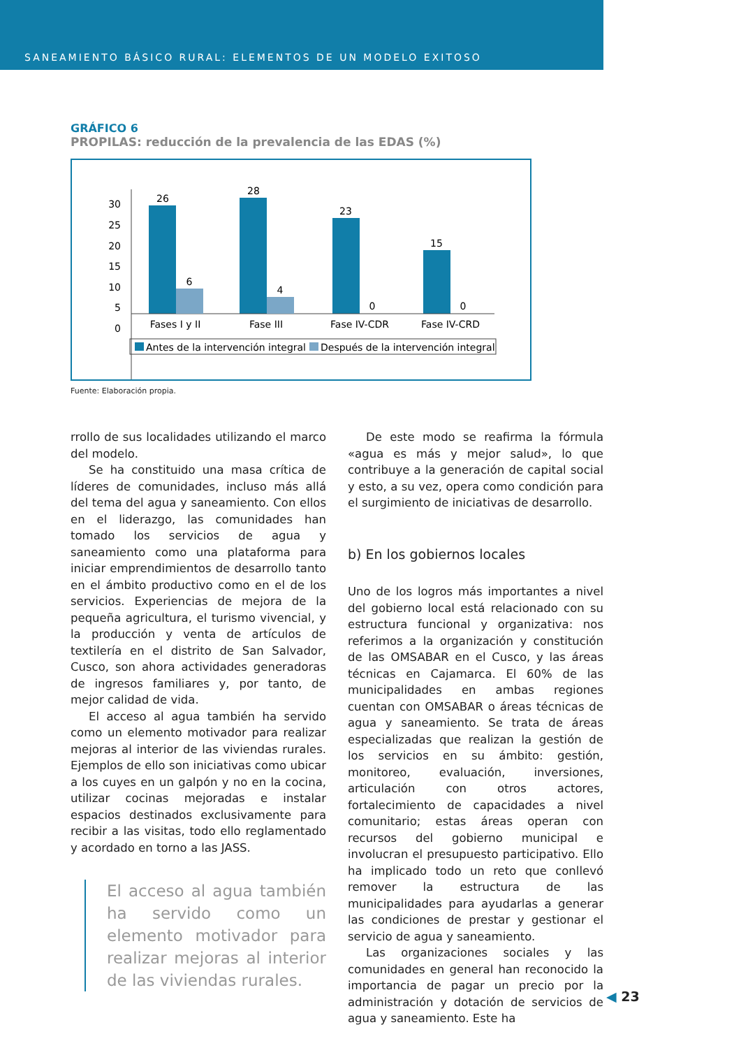SANEAMIENTO BÁSICO RURAL: ELEMENTOS DE UN MODELO EXITOSO
GRÁFICO 6
PROPILAS: reducción de la prevalencia de las EDAS (%)
30
25
20
15
10
5
0
26
28
23
15
6
4
0
0
Fases I y II
Fase III
Fase IV-CDR
Fase IV-CRD
Antes de la intervención integral
Después de la intervención integral
Fuente: Elaboración propia.
rrollo de sus localidades utilizando el marco del modelo.
Se ha constituido una masa crítica de líderes de comunidades, incluso más allá del tema del agua y saneamiento. Con ellos en el liderazgo, las comunidades han tomado los servicios de agua y saneamiento como una plataforma para iniciar emprendimientos de desarrollo tanto en el ámbito productivo como en el de los servicios. Experiencias de mejora de la pequeña agricultura, el turismo vivencial, y la producción y venta de artículos de textilería en el distrito de San Salvador, Cusco, son ahora actividades generadoras de ingresos familiares y, por tanto, de mejor calidad de vida.
El acceso al agua también ha servido como un elemento motivador para realizar mejoras al interior de las viviendas rurales. Ejemplos de ello son iniciativas como ubicar a los cuyes en un galpón y no en la cocina, utilizar cocinas mejoradas e instalar espacios destinados exclusivamente para recibir a las visitas, todo ello reglamentado y acordado en torno a las JASS.
El acceso al agua también ha servido como un elemento motivador para realizar mejoras al interior de las viviendas rurales.
De este modo se reafirma la fórmula «agua es más y mejor salud», lo que contribuye a la generación de capital social y esto, a su vez, opera como condición para el surgimiento de iniciativas de desarrollo.
b) En los gobiernos locales
Uno de los logros más importantes a nivel del gobierno local está relacionado con su estructura funcional y organizativa: nos referimos a la organización y constitución de las OMSABAR en el Cusco, y las áreas técnicas en Cajamarca. El 60% de las municipalidades en ambas regiones cuentan con OMSABAR o áreas técnicas de agua y saneamiento. Se trata de áreas especializadas que realizan la gestión de los servicios en su ámbito: gestión, monitoreo, evaluación, inversiones, articulación con otros actores, fortalecimiento de capacidades a nivel comunitario; estas áreas operan con recursos del gobierno municipal e involucran el presupuesto participativo. Ello ha implicado todo un reto que conllevó remover la estructura de las municipalidades para ayudarlas a generar las condiciones de prestar y gestionar el servicio de agua y saneamiento.
Las organizaciones sociales y las comunidades en general han reconocido la importancia de pagar un precio por la administración y dotación de servicios de agua y saneamiento. Este ha
◀ 23